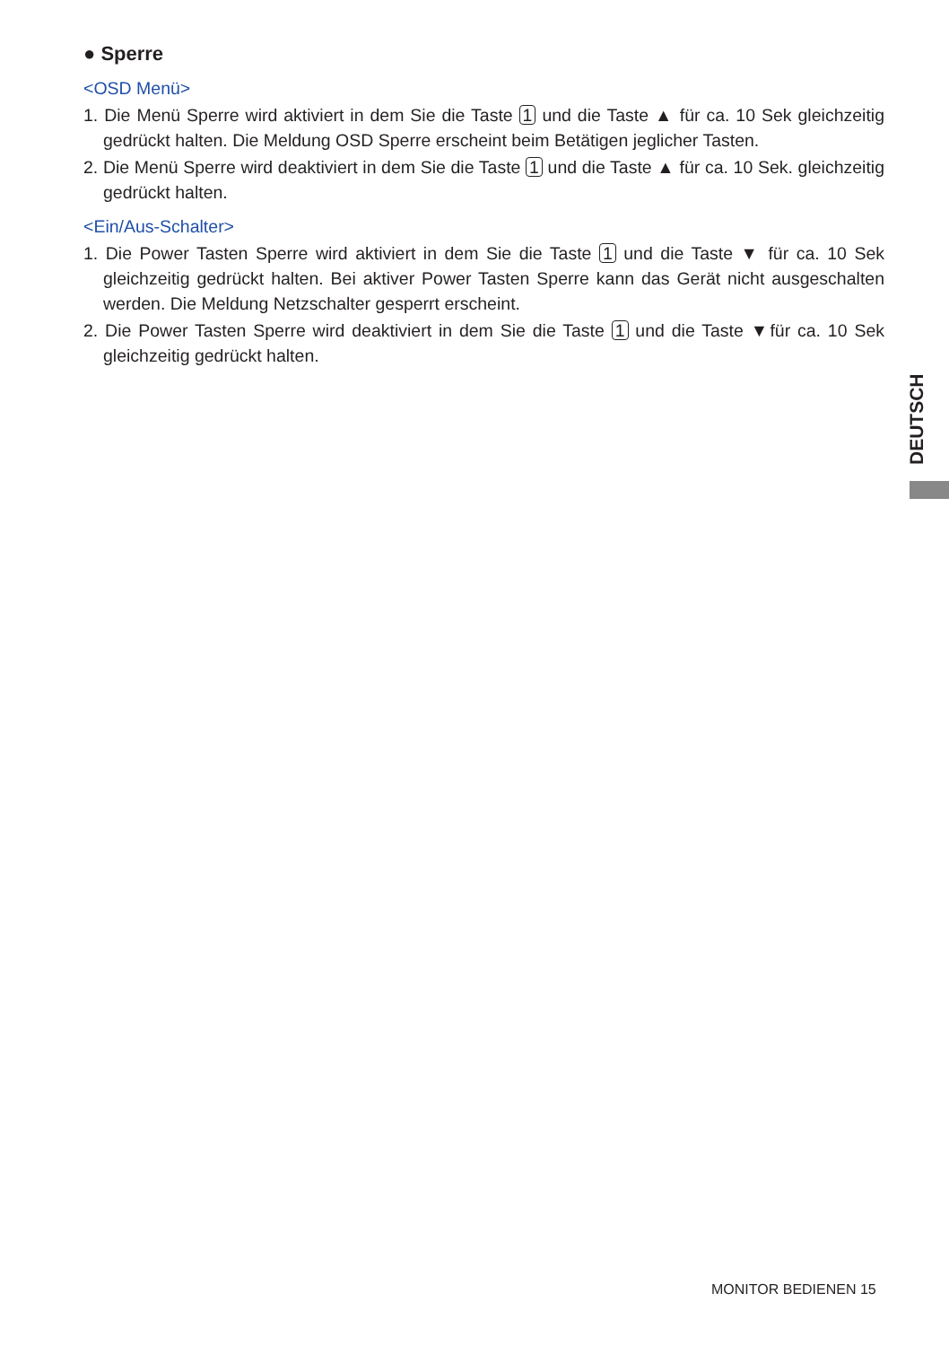● Sperre
<OSD Menü>
1. Die Menü Sperre wird aktiviert in dem Sie die Taste 1 und die Taste ▲ für ca. 10 Sek gleichzeitig gedrückt halten. Die Meldung OSD Sperre erscheint beim Betätigen jeglicher Tasten.
2. Die Menü Sperre wird deaktiviert in dem Sie die Taste 1 und die Taste ▲ für ca. 10 Sek. gleichzeitig gedrückt halten.
<Ein/Aus-Schalter>
1. Die Power Tasten Sperre wird aktiviert in dem Sie die Taste 1 und die Taste ▼ für ca. 10 Sek gleichzeitig gedrückt halten. Bei aktiver Power Tasten Sperre kann das Gerät nicht ausgeschalten werden. Die Meldung Netzschalter gesperrt erscheint.
2. Die Power Tasten Sperre wird deaktiviert in dem Sie die Taste 1 und die Taste ▼für ca. 10 Sek gleichzeitig gedrückt halten.
DEUTSCH
MONITOR BEDIENEN 15